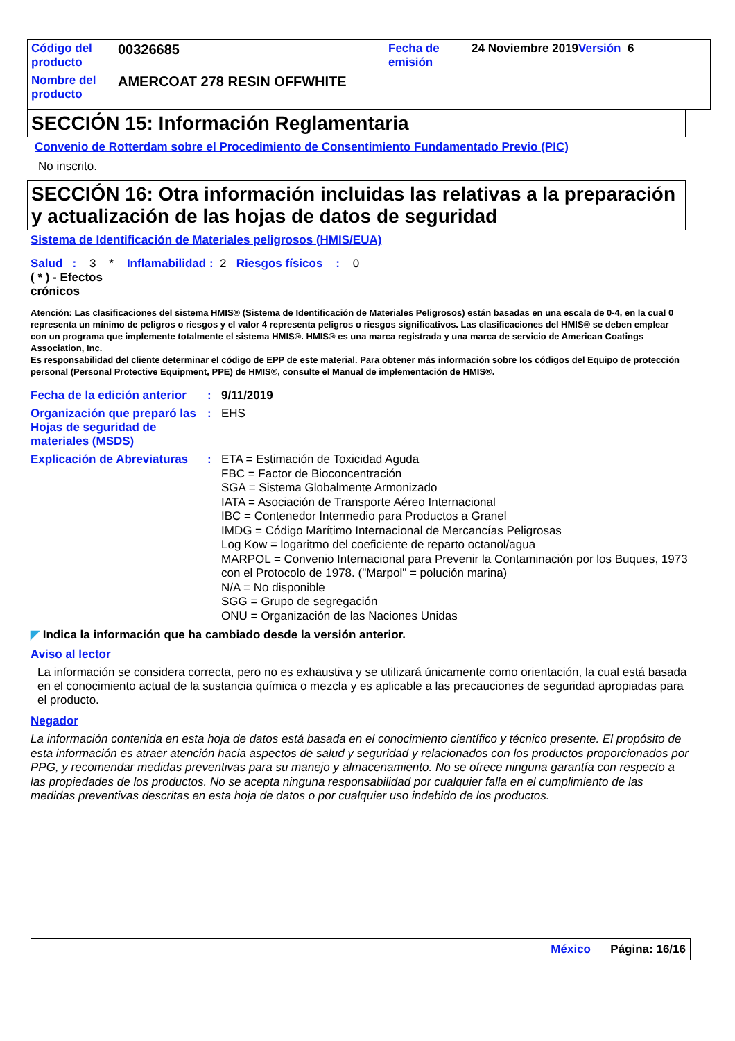| Código del producto | 00326685 | Fecha de emisión | 24 Noviembre 2019 Versión 6 |
| Nombre del producto | AMERCOAT 278 RESIN OFFWHITE | | |
SECCIÓN 15: Información Reglamentaria
Convenio de Rotterdam sobre el Procedimiento de Consentimiento Fundamentado Previo (PIC)
No inscrito.
SECCIÓN 16: Otra información incluidas las relativas a la preparación y actualización de las hojas de datos de seguridad
Sistema de Identificación de Materiales peligrosos (HMIS/EUA)
Salud : 3 * Inflamabilidad : 2 Riesgos físicos : 0
( * ) - Efectos crónicos
Atención: Las clasificaciones del sistema HMIS® (Sistema de Identificación de Materiales Peligrosos) están basadas en una escala de 0-4, en la cual 0 representa un mínimo de peligros o riesgos y el valor 4 representa peligros o riesgos significativos. Las clasificaciones del HMIS® se deben emplear con un programa que implemente totalmente el sistema HMIS®. HMIS® es una marca registrada y una marca de servicio de American Coatings Association, Inc.
Es responsabilidad del cliente determinar el código de EPP de este material. Para obtener más información sobre los códigos del Equipo de protección personal (Personal Protective Equipment, PPE) de HMIS®, consulte el Manual de implementación de HMIS®.
Fecha de la edición anterior
:
9/11/2019
Organización que preparó las Hojas de seguridad de materiales (MSDS)
:
EHS
Explicación de Abreviaturas
:
ETA = Estimación de Toxicidad Aguda
FBC = Factor de Bioconcentración
SGA = Sistema Globalmente Armonizado
IATA = Asociación de Transporte Aéreo Internacional
IBC = Contenedor Intermedio para Productos a Granel
IMDG = Código Marítimo Internacional de Mercancías Peligrosas
Log Kow = logaritmo del coeficiente de reparto octanol/agua
MARPOL = Convenio Internacional para Prevenir la Contaminación por los Buques, 1973 con el Protocolo de 1978. ("Marpol" = polución marina)
N/A = No disponible
SGG = Grupo de segregación
ONU = Organización de las Naciones Unidas
◤ Indica la información que ha cambiado desde la versión anterior.
Aviso al lector
La información se considera correcta, pero no es exhaustiva y se utilizará únicamente como orientación, la cual está basada en el conocimiento actual de la sustancia química o mezcla y es aplicable a las precauciones de seguridad apropiadas para el producto.
Negador
La información contenida en esta hoja de datos está basada en el conocimiento científico y técnico presente. El propósito de esta información es atraer atención hacia aspectos de salud y seguridad y relacionados con los productos proporcionados por PPG, y recomendar medidas preventivas para su manejo y almacenamiento. No se ofrece ninguna garantía con respecto a las propiedades de los productos. No se acepta ninguna responsabilidad por cualquier falla en el cumplimiento de las medidas preventivas descritas en esta hoja de datos o por cualquier uso indebido de los productos.
México Página: 16/16